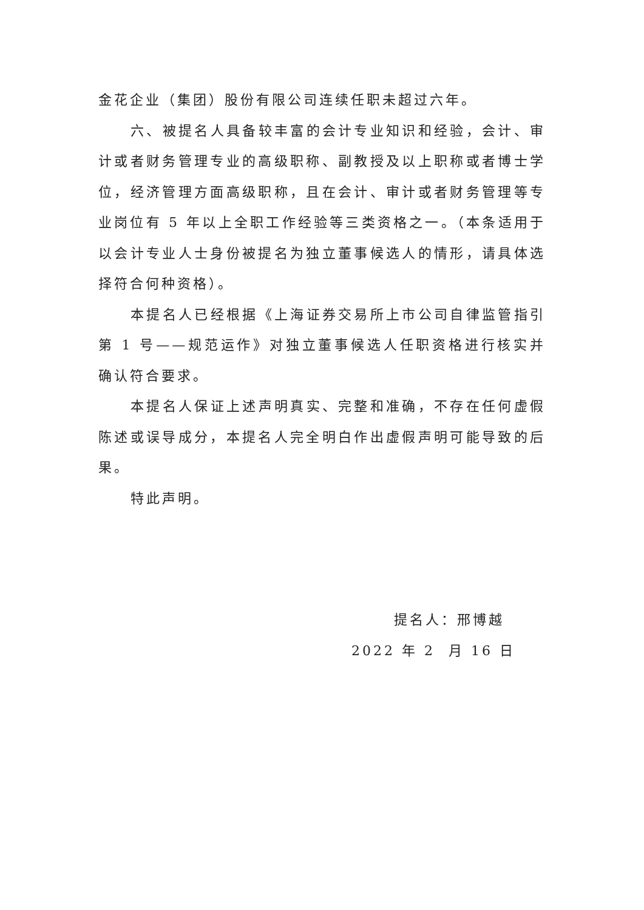金花企业（集团）股份有限公司连续任职未超过六年。
六、被提名人具备较丰富的会计专业知识和经验，会计、审计或者财务管理专业的高级职称、副教授及以上职称或者博士学位，经济管理方面高级职称，且在会计、审计或者财务管理等专业岗位有 5 年以上全职工作经验等三类资格之一。（本条适用于以会计专业人士身份被提名为独立董事候选人的情形，请具体选择符合何种资格）。
本提名人已经根据《上海证券交易所上市公司自律监管指引第 1 号——规范运作》对独立董事候选人任职资格进行核实并确认符合要求。
本提名人保证上述声明真实、完整和准确，不存在任何虚假陈述或误导成分，本提名人完全明白作出虚假声明可能导致的后果。
特此声明。
提名人：邢博越
2022 年 2 月 16 日